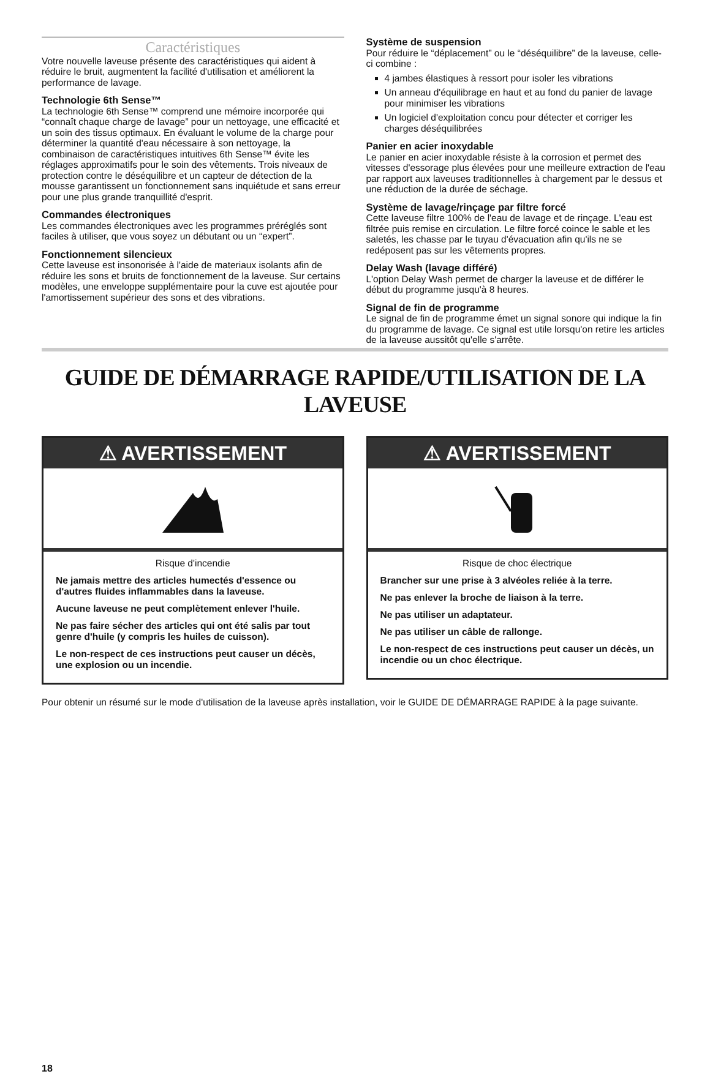Caractéristiques
Votre nouvelle laveuse présente des caractéristiques qui aident à réduire le bruit, augmentent la facilité d'utilisation et améliorent la performance de lavage.
Technologie 6th Sense™
La technologie 6th Sense™ comprend une mémoire incorporée qui “connaît chaque charge de lavage” pour un nettoyage, une efficacité et un soin des tissus optimaux. En évaluant le volume de la charge pour déterminer la quantité d'eau nécessaire à son nettoyage, la combinaison de caractéristiques intuitives 6th Sense™ évite les réglages approximatifs pour le soin des vêtements. Trois niveaux de protection contre le déséquilibre et un capteur de détection de la mousse garantissent un fonctionnement sans inquiétude et sans erreur pour une plus grande tranquillité d'esprit.
Commandes électroniques
Les commandes électroniques avec les programmes préréglés sont faciles à utiliser, que vous soyez un débutant ou un “expert”.
Fonctionnement silencieux
Cette laveuse est insonorisée à l'aide de materiaux isolants afin de réduire les sons et bruits de fonctionnement de la laveuse. Sur certains modèles, une enveloppe supplémentaire pour la cuve est ajoutée pour l'amortissement supérieur des sons et des vibrations.
Système de suspension
Pour réduire le “déplacement” ou le “déséquilibre” de la laveuse, celle-ci combine :
4 jambes élastiques à ressort pour isoler les vibrations
Un anneau d'équilibrage en haut et au fond du panier de lavage pour minimiser les vibrations
Un logiciel d'exploitation concu pour détecter et corriger les charges déséquilibrées
Panier en acier inoxydable
Le panier en acier inoxydable résiste à la corrosion et permet des vitesses d'essorage plus élevées pour une meilleure extraction de l'eau par rapport aux laveuses traditionnelles à chargement par le dessus et une réduction de la durée de séchage.
Système de lavage/rinçage par filtre forcé
Cette laveuse filtre 100% de l'eau de lavage et de rinçage. L'eau est filtrée puis remise en circulation. Le filtre forcé coince le sable et les saletés, les chasse par le tuyau d'évacuation afin qu'ils ne se redéposent pas sur les vêtements propres.
Delay Wash (lavage différé)
L'option Delay Wash permet de charger la laveuse et de différer le début du programme jusqu'à 8 heures.
Signal de fin de programme
Le signal de fin de programme émet un signal sonore qui indique la fin du programme de lavage. Ce signal est utile lorsqu'on retire les articles de la laveuse aussitôt qu'elle s'arrête.
GUIDE DE DÉMARRAGE RAPIDE/UTILISATION DE LA LAVEUSE
⚠ AVERTISSEMENT
Risque d'incendie
Ne jamais mettre des articles humectés d'essence ou d'autres fluides inflammables dans la laveuse.
Aucune laveuse ne peut complètement enlever l'huile.
Ne pas faire sécher des articles qui ont été salis par tout genre d'huile (y compris les huiles de cuisson).
Le non-respect de ces instructions peut causer un décès, une explosion ou un incendie.
⚠ AVERTISSEMENT
Risque de choc électrique
Brancher sur une prise à 3 alvéoles reliée à la terre.
Ne pas enlever la broche de liaison à la terre.
Ne pas utiliser un adaptateur.
Ne pas utiliser un câble de rallonge.
Le non-respect de ces instructions peut causer un décès, un incendie ou un choc électrique.
Pour obtenir un résumé sur le mode d'utilisation de la laveuse après installation, voir le GUIDE DE DÉMARRAGE RAPIDE à la page suivante.
18